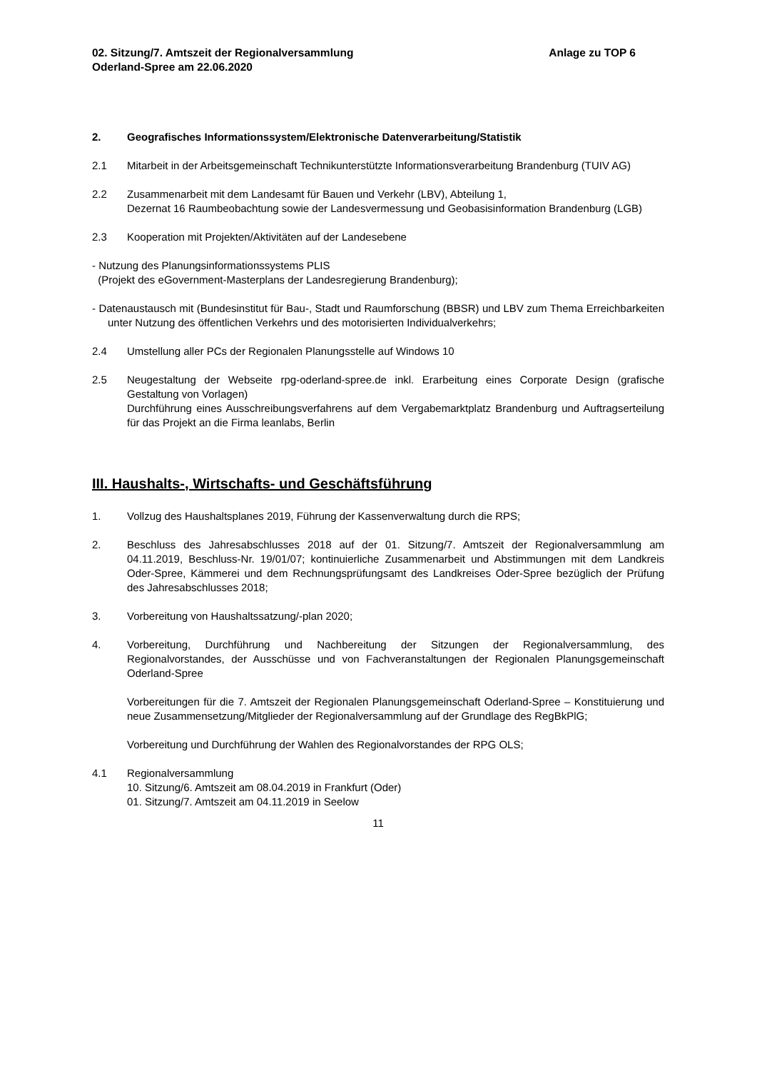02. Sitzung/7. Amtszeit der Regionalversammlung
Oderland-Spree am 22.06.2020
Anlage zu TOP 6
2. Geografisches Informationssystem/Elektronische Datenverarbeitung/Statistik
2.1 Mitarbeit in der Arbeitsgemeinschaft Technikunterstützte Informationsverarbeitung Brandenburg (TUIV AG)
2.2 Zusammenarbeit mit dem Landesamt für Bauen und Verkehr (LBV), Abteilung 1,
Dezernat 16 Raumbeobachtung sowie der Landesvermessung und Geobasisinformation Brandenburg (LGB)
2.3 Kooperation mit Projekten/Aktivitäten auf der Landesebene
- Nutzung des Planungsinformationssystems PLIS
(Projekt des eGovernment-Masterplans der Landesregierung Brandenburg);
- Datenaustausch mit (Bundesinstitut für Bau-, Stadt und Raumforschung (BBSR) und LBV zum Thema Erreichbarkeiten unter Nutzung des öffentlichen Verkehrs und des motorisierten Individualverkehrs;
2.4 Umstellung aller PCs der Regionalen Planungsstelle auf Windows 10
2.5 Neugestaltung der Webseite rpg-oderland-spree.de inkl. Erarbeitung eines Corporate Design (grafische Gestaltung von Vorlagen)
Durchführung eines Ausschreibungsverfahrens auf dem Vergabemarktplatz Brandenburg und Auftragserteilung für das Projekt an die Firma leanlabs, Berlin
III. Haushalts-, Wirtschafts- und Geschäftsführung
1. Vollzug des Haushaltsplanes 2019, Führung der Kassenverwaltung durch die RPS;
2. Beschluss des Jahresabschlusses 2018 auf der 01. Sitzung/7. Amtszeit der Regionalversammlung am 04.11.2019, Beschluss-Nr. 19/01/07; kontinuierliche Zusammenarbeit und Abstimmungen mit dem Landkreis Oder-Spree, Kämmerei und dem Rechnungsprüfungsamt des Landkreises Oder-Spree bezüglich der Prüfung des Jahresabschlusses 2018;
3. Vorbereitung von Haushaltssatzung/-plan 2020;
4. Vorbereitung, Durchführung und Nachbereitung der Sitzungen der Regionalversammlung, des Regionalvorstandes, der Ausschüsse und von Fachveranstaltungen der Regionalen Planungsgemeinschaft Oderland-Spree
Vorbereitungen für die 7. Amtszeit der Regionalen Planungsgemeinschaft Oderland-Spree – Konstituierung und neue Zusammensetzung/Mitglieder der Regionalversammlung auf der Grundlage des RegBkPlG;
Vorbereitung und Durchführung der Wahlen des Regionalvorstandes der RPG OLS;
4.1 Regionalversammlung
10. Sitzung/6. Amtszeit am 08.04.2019 in Frankfurt (Oder)
01. Sitzung/7. Amtszeit am 04.11.2019 in Seelow
11